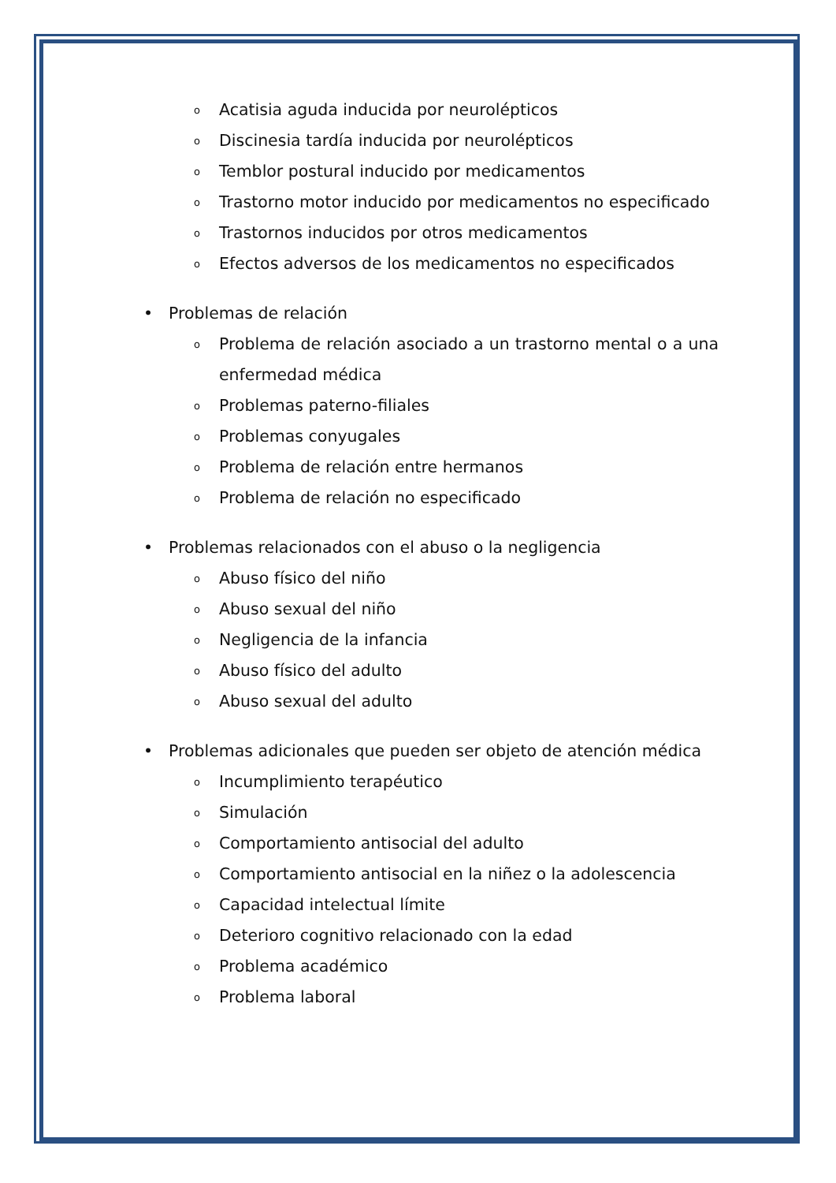o Acatisia aguda inducida por neurolépticos
o Discinesia tardía inducida por neurolépticos
o Temblor postural inducido por medicamentos
o Trastorno motor inducido por medicamentos no especificado
o Trastornos inducidos por otros medicamentos
o Efectos adversos de los medicamentos no especificados
• Problemas de relación
o Problema de relación asociado a un trastorno mental o a una enfermedad médica
o Problemas paterno-filiales
o Problemas conyugales
o Problema de relación entre hermanos
o Problema de relación no especificado
• Problemas relacionados con el abuso o la negligencia
o Abuso físico del niño
o Abuso sexual del niño
o Negligencia de la infancia
o Abuso físico del adulto
o Abuso sexual del adulto
• Problemas adicionales que pueden ser objeto de atención médica
o Incumplimiento terapéutico
o Simulación
o Comportamiento antisocial del adulto
o Comportamiento antisocial en la niñez o la adolescencia
o Capacidad intelectual límite
o Deterioro cognitivo relacionado con la edad
o Problema académico
o Problema laboral